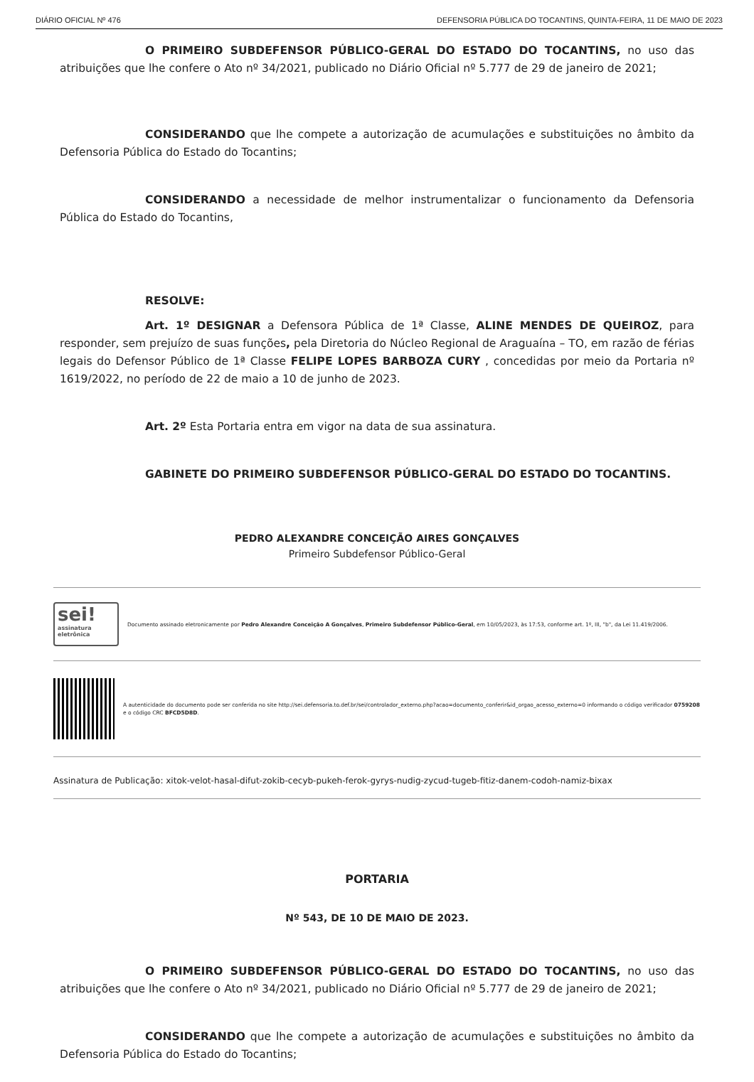DIÁRIO OFICIAL Nº 476 DEFENSORIA PÚBLICA DO TOCANTINS, QUINTA-FEIRA, 11 DE MAIO DE 2023
O PRIMEIRO SUBDEFENSOR PÚBLICO-GERAL DO ESTADO DO TOCANTINS, no uso das atribuições que lhe confere o Ato nº 34/2021, publicado no Diário Oficial nº 5.777 de 29 de janeiro de 2021;
CONSIDERANDO que lhe compete a autorização de acumulações e substituições no âmbito da Defensoria Pública do Estado do Tocantins;
CONSIDERANDO a necessidade de melhor instrumentalizar o funcionamento da Defensoria Pública do Estado do Tocantins,
RESOLVE:
Art. 1º DESIGNAR a Defensora Pública de 1ª Classe, ALINE MENDES DE QUEIROZ, para responder, sem prejuízo de suas funções, pela Diretoria do Núcleo Regional de Araguaína – TO, em razão de férias legais do Defensor Público de 1ª Classe FELIPE LOPES BARBOZA CURY , concedidas por meio da Portaria nº 1619/2022, no período de 22 de maio a 10 de junho de 2023.
Art. 2º Esta Portaria entra em vigor na data de sua assinatura.
GABINETE DO PRIMEIRO SUBDEFENSOR PÚBLICO-GERAL DO ESTADO DO TOCANTINS.
PEDRO ALEXANDRE CONCEIÇÃO AIRES GONÇALVES
Primeiro Subdefensor Público-Geral
sei!
assinatura
eletrônica
Documento assinado eletronicamente por Pedro Alexandre Conceição A Gonçalves, Primeiro Subdefensor Público-Geral, em 10/05/2023, às 17:53, conforme art. 1º, III, "b", da Lei 11.419/2006.
A autenticidade do documento pode ser conferida no site http://sei.defensoria.to.def.br/sei/controlador_externo.php?acao=documento_conferir&id_orgao_acesso_externo=0 informando o código verificador 0759208 e o código CRC BFCD5D8D.
Assinatura de Publicação: xitok-velot-hasal-difut-zokib-cecyb-pukeh-ferok-gyrys-nudig-zycud-tugeb-fitiz-danem-codoh-namiz-bixax
PORTARIA
Nº 543, DE 10 DE MAIO DE 2023.
O PRIMEIRO SUBDEFENSOR PÚBLICO-GERAL DO ESTADO DO TOCANTINS, no uso das atribuições que lhe confere o Ato nº 34/2021, publicado no Diário Oficial nº 5.777 de 29 de janeiro de 2021;
CONSIDERANDO que lhe compete a autorização de acumulações e substituições no âmbito da Defensoria Pública do Estado do Tocantins;